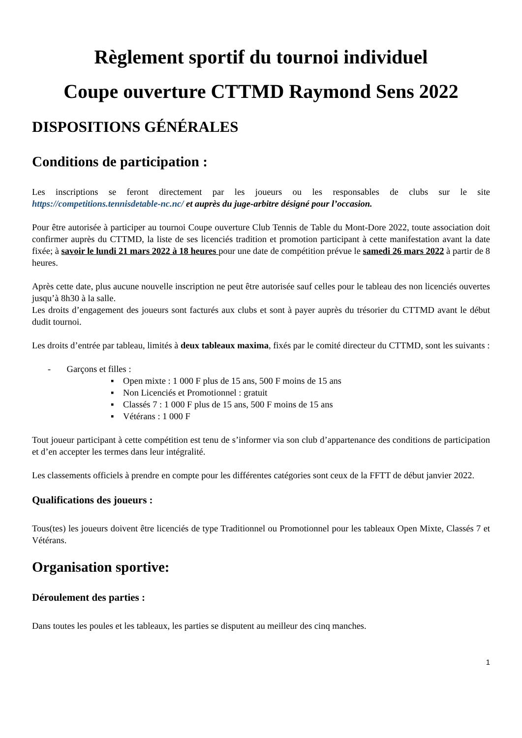Règlement sportif du tournoi individuel
Coupe ouverture CTTMD Raymond Sens 2022
DISPOSITIONS GÉNÉRALES
Conditions de participation :
Les inscriptions se feront directement par les joueurs ou les responsables de clubs sur le site https://competitions.tennisdetable-nc.nc/ et auprès du juge-arbitre désigné pour l’occasion.
Pour être autorisée à participer au tournoi Coupe ouverture Club Tennis de Table du Mont-Dore 2022, toute association doit confirmer auprès du CTTMD, la liste de ses licenciés tradition et promotion participant à cette manifestation avant la date fixée; à savoir le lundi 21 mars 2022 à 18 heures pour une date de compétition prévue le samedi 26 mars 2022 à partir de 8 heures.
Après cette date, plus aucune nouvelle inscription ne peut être autorisée sauf celles pour le tableau des non licenciés ouvertes jusqu’à 8h30 à la salle.
Les droits d’engagement des joueurs sont facturés aux clubs et sont à payer auprès du trésorier du CTTMD avant le début dudit tournoi.
Les droits d’entrée par tableau, limités à deux tableaux maxima, fixés par le comité directeur du CTTMD, sont les suivants :
- Garçons et filles :
▪ Open mixte : 1 000 F plus de 15 ans, 500 F moins de 15 ans
▪ Non Licenciés et Promotionnel : gratuit
▪ Classés 7 : 1 000 F plus de 15 ans, 500 F moins de 15 ans
▪ Vétérans : 1 000 F
Tout joueur participant à cette compétition est tenu de s’informer via son club d’appartenance des conditions de participation et d’en accepter les termes dans leur intégralité.
Les classements officiels à prendre en compte pour les différentes catégories sont ceux de la FFTT de début janvier 2022.
Qualifications des joueurs :
Tous(tes) les joueurs doivent être licenciés de type Traditionnel ou Promotionnel pour les tableaux Open Mixte, Classés 7 et Vétérans.
Organisation sportive:
Déroulement des parties :
Dans toutes les poules et les tableaux, les parties se disputent au meilleur des cinq manches.
1